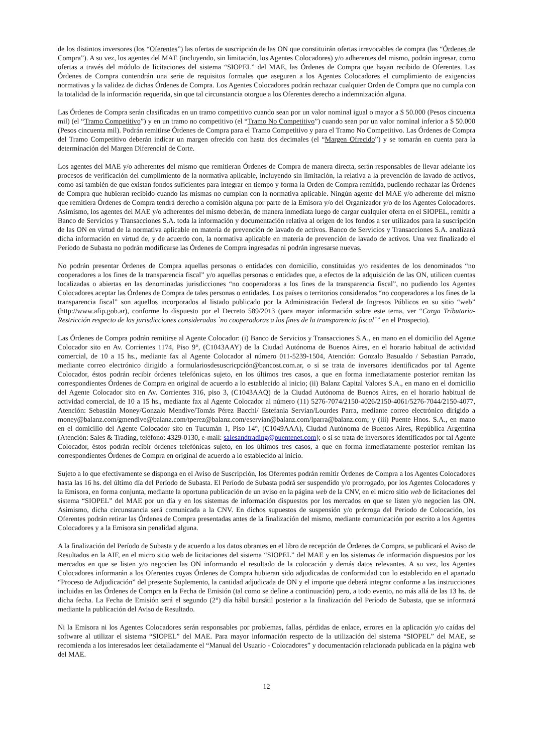de los distintos inversores (los “Oferentes”) las ofertas de suscripción de las ON que constituirán ofertas irrevocables de compra (las “Órdenes de Compra”). A su vez, los agentes del MAE (incluyendo, sin limitación, los Agentes Colocadores) y/o adherentes del mismo, podrán ingresar, como ofertas a través del módulo de licitaciones del sistema “SIOPEL” del MAE, las Órdenes de Compra que hayan recibido de Oferentes. Las Órdenes de Compra contendrán una serie de requisitos formales que aseguren a los Agentes Colocadores el cumplimiento de exigencias normativas y la validez de dichas Órdenes de Compra. Los Agentes Colocadores podrán rechazar cualquier Orden de Compra que no cumpla con la totalidad de la información requerida, sin que tal circunstancia otorgue a los Oferentes derecho a indemnización alguna.
Las Órdenes de Compra serán clasificadas en un tramo competitivo cuando sean por un valor nominal igual o mayor a $ 50.000 (Pesos cincuenta mil) (el “Tramo Competitivo”) y en un tramo no competitivo (el “Tramo No Competitivo”) cuando sean por un valor nominal inferior a $ 50.000 (Pesos cincuenta mil). Podrán remitirse Órdenes de Compra para el Tramo Competitivo y para el Tramo No Competitivo. Las Órdenes de Compra del Tramo Competitivo deberán indicar un margen ofrecido con hasta dos decimales (el “Margen Ofrecido”) y se tomarán en cuenta para la determinación del Margen Diferencial de Corte.
Los agentes del MAE y/o adherentes del mismo que remitieran Órdenes de Compra de manera directa, serán responsables de llevar adelante los procesos de verificación del cumplimiento de la normativa aplicable, incluyendo sin limitación, la relativa a la prevención de lavado de activos, como así también de que existan fondos suficientes para integrar en tiempo y forma la Orden de Compra remitida, pudiendo rechazar las Órdenes de Compra que hubieran recibido cuando las mismas no cumplan con la normativa aplicable. Ningún agente del MAE y/o adherente del mismo que remitiera Órdenes de Compra tendrá derecho a comisión alguna por parte de la Emisora y/o del Organizador y/o de los Agentes Colocadores. Asimismo, los agentes del MAE y/o adherentes del mismo deberán, de manera inmediata luego de cargar cualquier oferta en el SIOPEL, remitir a Banco de Servicios y Transacciones S.A. toda la información y documentación relativa al origen de los fondos a ser utilizados para la suscripción de las ON en virtud de la normativa aplicable en materia de prevención de lavado de activos. Banco de Servicios y Transacciones S.A. analizará dicha información en virtud de, y de acuerdo con, la normativa aplicable en materia de prevención de lavado de activos. Una vez finalizado el Período de Subasta no podrán modificarse las Órdenes de Compra ingresadas ni podrán ingresarse nuevas.
No podrán presentar Órdenes de Compra aquellas personas o entidades con domicilio, constituidas y/o residentes de los denominados “no cooperadores a los fines de la transparencia fiscal” y/o aquellas personas o entidades que, a efectos de la adquisición de las ON, utilicen cuentas localizadas o abiertas en las denominadas jurisdicciones “no cooperadoras a los fines de la transparencia fiscal”, no pudiendo los Agentes Colocadores aceptar las Órdenes de Compra de tales personas o entidades. Los países o territorios considerados “no cooperadores a los fines de la transparencia fiscal” son aquellos incorporados al listado publicado por la Administración Federal de Ingresos Públicos en su sitio “web” (http://www.afip.gob.ar), conforme lo dispuesto por el Decreto 589/2013 (para mayor información sobre este tema, ver “Carga Tributaria-Restricción respecto de las jurisdicciones consideradas `no cooperadoras a los fines de la transparencia fiscal´” en el Prospecto).
Las Órdenes de Compra podrán remitirse al Agente Colocador: (i) Banco de Servicios y Transacciones S.A., en mano en el domicilio del Agente Colocador sito en Av. Corrientes 1174, Piso 9°, (C1043AAY) de la Ciudad Autónoma de Buenos Aires, en el horario habitual de actividad comercial, de 10 a 15 hs., mediante fax al Agente Colocador al número 011-5239-1504, Atención: Gonzalo Basualdo / Sebastian Parrado, mediante correo electrónico dirigido a formulariosdesuscricpción@bancost.com.ar, o si se trata de inversores identificados por tal Agente Colocador, éstos podrán recibir órdenes telefónicas sujeto, en los últimos tres casos, a que en forma inmediatamente posterior remitan las correspondientes Órdenes de Compra en original de acuerdo a lo establecido al inicio; (ii) Balanz Capital Valores S.A., en mano en el domicilio del Agente Colocador sito en Av. Corrientes 316, piso 3, (C1043AAQ) de la Ciudad Autónoma de Buenos Aires, en el horario habitual de actividad comercial, de 10 a 15 hs., mediante fax al Agente Colocador al número (11) 5276-7074/2150-4026/2150-4061/5276-7044/2150-4077, Atención: Sebastián Money/Gonzalo Mendive/Tomás Pérez Bacchi/ Estefania Servian/Lourdes Parra, mediante correo electrónico dirigido a money@balanz.com/gmendive@balanz.com/tperez@balanz.com/eservian@balanz.com/lparra@balanz.com; y (iii) Puente Hnos. S.A., en mano en el domicilio del Agente Colocador sito en Tucumán 1, Piso 14°, (C1049AAA), Ciudad Autónoma de Buenos Aires, República Argentina (Atención: Sales & Trading, teléfono: 4329-0130, e-mail: salesandtrading@puentenet.com); o si se trata de inversores identificados por tal Agente Colocador, éstos podrán recibir órdenes telefónicas sujeto, en los últimos tres casos, a que en forma inmediatamente posterior remitan las correspondientes Órdenes de Compra en original de acuerdo a lo establecido al inicio.
Sujeto a lo que efectivamente se disponga en el Aviso de Suscripción, los Oferentes podrán remitir Órdenes de Compra a los Agentes Colocadores hasta las 16 hs. del último día del Período de Subasta. El Período de Subasta podrá ser suspendido y/o prorrogado, por los Agentes Colocadores y la Emisora, en forma conjunta, mediante la oportuna publicación de un aviso en la página web de la CNV, en el micro sitio web de licitaciones del sistema “SIOPEL” del MAE por un día y en los sistemas de información dispuestos por los mercados en que se listen y/o negocien las ON. Asimismo, dicha circunstancia será comunicada a la CNV. En dichos supuestos de suspensión y/o prórroga del Período de Colocación, los Oferentes podrán retirar las Órdenes de Compra presentadas antes de la finalización del mismo, mediante comunicación por escrito a los Agentes Colocadores y a la Emisora sin penalidad alguna.
A la finalización del Período de Subasta y de acuerdo a los datos obrantes en el libro de recepción de Órdenes de Compra, se publicará el Aviso de Resultados en la AIF, en el micro sitio web de licitaciones del sistema “SIOPEL” del MAE y en los sistemas de información dispuestos por los mercados en que se listen y/o negocien las ON informando el resultado de la colocación y demás datos relevantes. A su vez, los Agentes Colocadores informarán a los Oferentes cuyas Órdenes de Compra hubieran sido adjudicadas de conformidad con lo establecido en el apartado “Proceso de Adjudicación” del presente Suplemento, la cantidad adjudicada de ON y el importe que deberá integrar conforme a las instrucciones incluidas en las Órdenes de Compra en la Fecha de Emisión (tal como se define a continuación) pero, a todo evento, no más allá de las 13 hs. de dicha fecha. La Fecha de Emisión será el segundo (2°) día hábil bursátil posterior a la finalización del Período de Subasta, que se informará mediante la publicación del Aviso de Resultado.
Ni la Emisora ni los Agentes Colocadores serán responsables por problemas, fallas, pérdidas de enlace, errores en la aplicación y/o caídas del software al utilizar el sistema “SIOPEL” del MAE. Para mayor información respecto de la utilización del sistema “SIOPEL” del MAE, se recomienda a los interesados leer detalladamente el “Manual del Usuario - Colocadores” y documentación relacionada publicada en la página web del MAE.
12